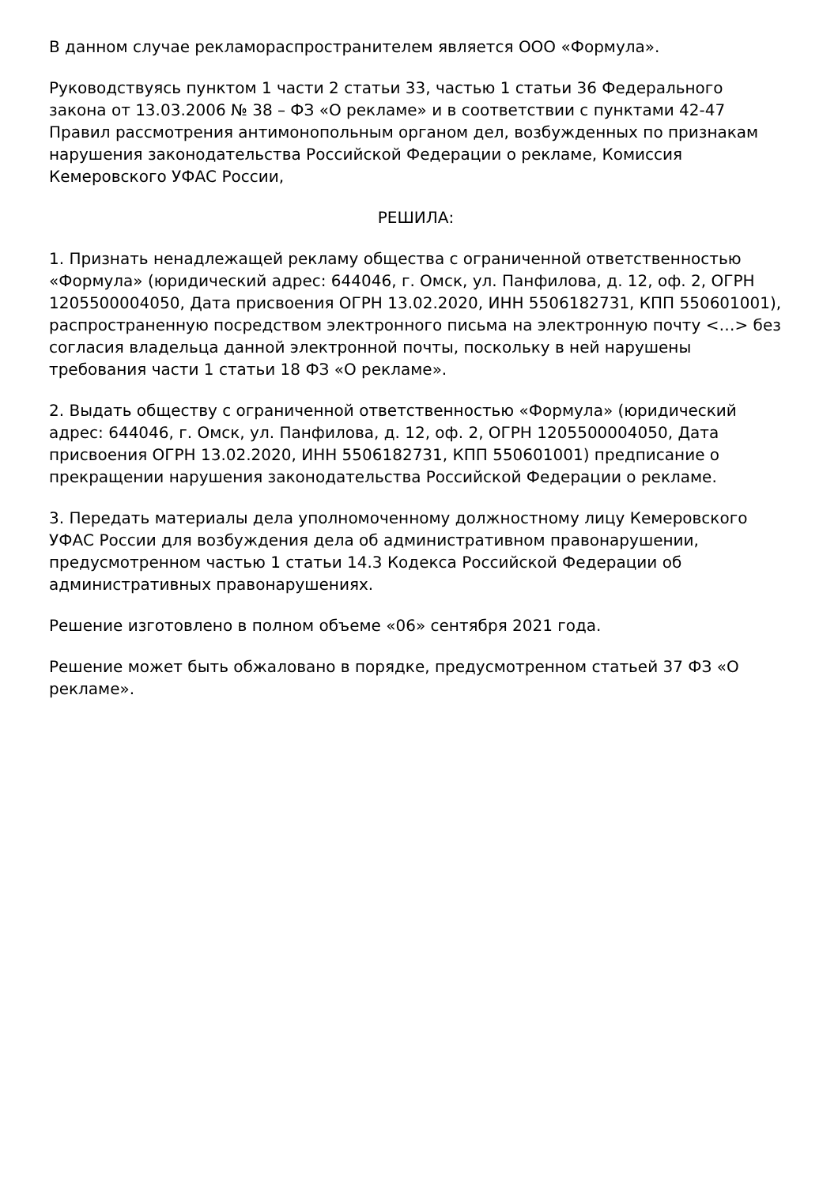В данном случае рекламораспространителем является ООО «Формула».
Руководствуясь пунктом 1 части 2 статьи 33, частью 1 статьи 36 Федерального закона от 13.03.2006 № 38 – ФЗ «О рекламе» и в соответствии с пунктами 42-47 Правил рассмотрения антимонопольным органом дел, возбужденных по признакам нарушения законодательства Российской Федерации о рекламе, Комиссия Кемеровского УФАС России,
РЕШИЛА:
1. Признать ненадлежащей рекламу общества с ограниченной ответственностью «Формула» (юридический адрес: 644046, г. Омск, ул. Панфилова, д. 12, оф. 2, ОГРН 1205500004050, Дата присвоения ОГРН 13.02.2020, ИНН 5506182731, КПП 550601001), распространенную посредством электронного письма на электронную почту <…> без согласия владельца данной электронной почты, поскольку в ней нарушены требования части 1 статьи 18 ФЗ «О рекламе».
2. Выдать обществу с ограниченной ответственностью «Формула» (юридический адрес: 644046, г. Омск, ул. Панфилова, д. 12, оф. 2, ОГРН 1205500004050, Дата присвоения ОГРН 13.02.2020, ИНН 5506182731, КПП 550601001) предписание о прекращении нарушения законодательства Российской Федерации о рекламе.
3. Передать материалы дела уполномоченному должностному лицу Кемеровского УФАС России для возбуждения дела об административном правонарушении, предусмотренном частью 1 статьи 14.3 Кодекса Российской Федерации об административных правонарушениях.
Решение изготовлено в полном объеме «06» сентября 2021 года.
Решение может быть обжаловано в порядке, предусмотренном статьей 37 ФЗ «О рекламе».